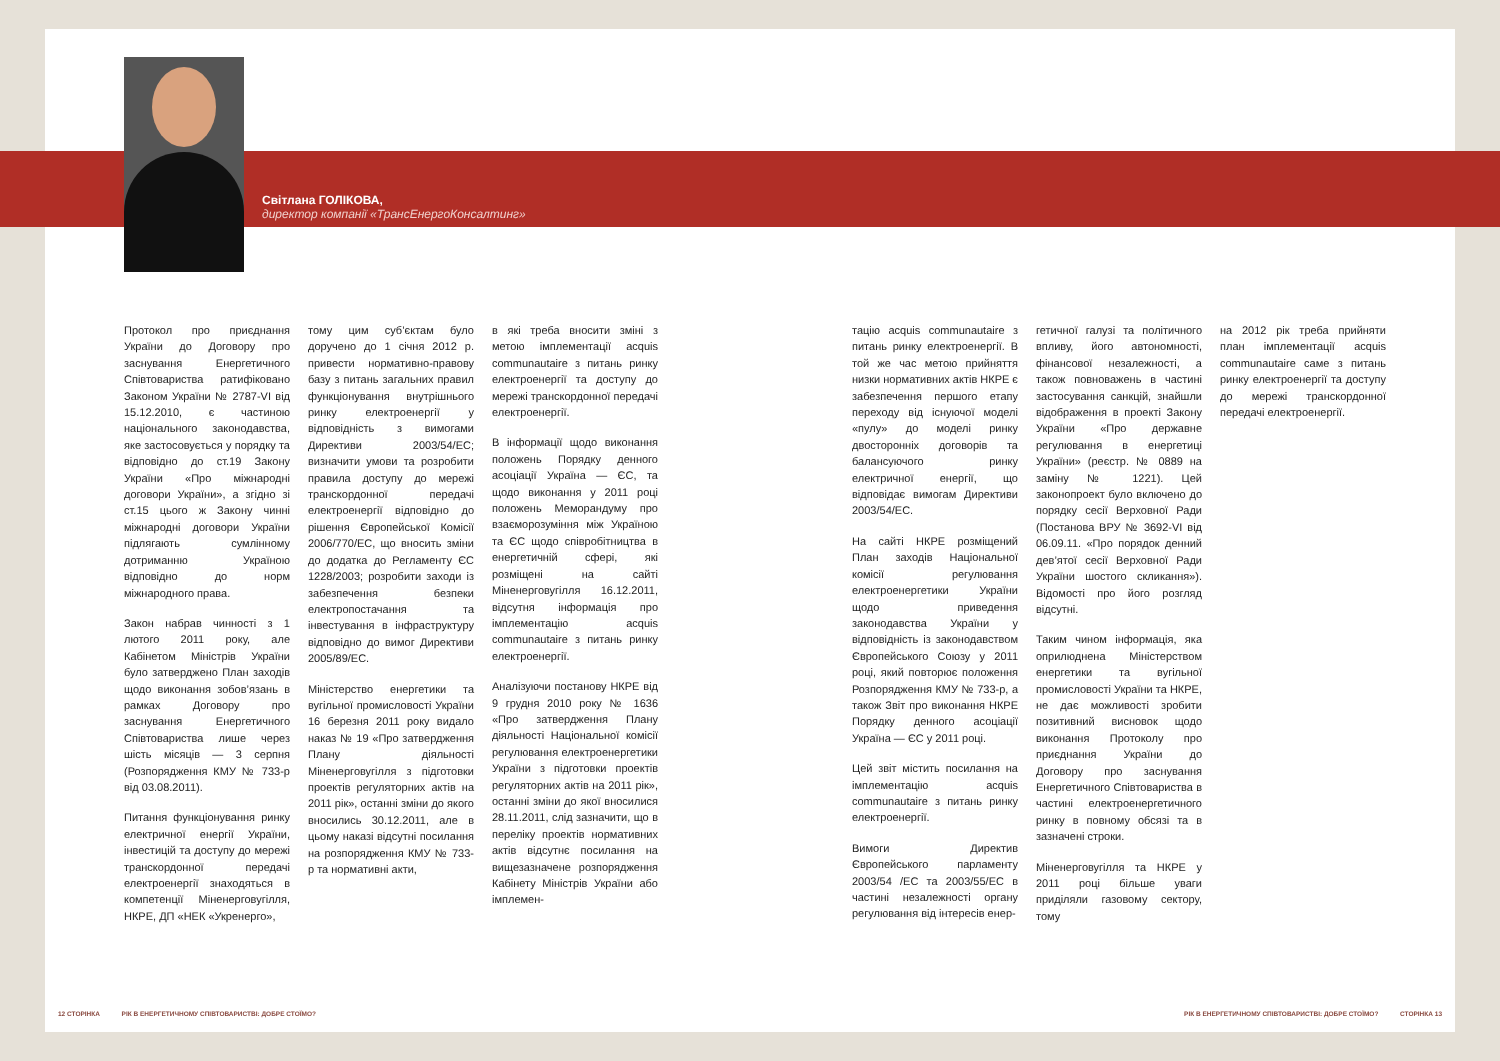Світлана ГОЛІКОВА,
директор компанії «ТрансЕнергоКонсалтинг»
Протокол про приєднання України до Договору про заснування Енергетичного Співтовариства ратифіковано Законом України № 2787-VI від 15.12.2010, є частиною національного законодавства, яке застосовується у порядку та відповідно до ст.19 Закону України «Про міжнародні договори України», а згідно зі ст.15 цього ж Закону чинні міжнародні договори України підлягають сумлінному дотриманню Україною відповідно до норм міжнародного права.
Закон набрав чинності з 1 лютого 2011 року, але Кабінетом Міністрів України було затверджено План заходів щодо виконання зобов’язань в рамках Договору про заснування Енергетичного Співтовариства лише через шість місяців — 3 серпня (Розпорядження КМУ № 733-р від 03.08.2011).
Питання функціонування ринку електричної енергії України, інвестицій та доступу до мережі транскордонної передачі електроенергії знаходяться в компетенції Міненерговугілля, НКРЕ, ДП «НЕК «Укренерго»,
тому цим суб’єктам було доручено до 1 січня 2012 р. привести нормативно-правову базу з питань загальних правил функціонування внутрішнього ринку електроенергії у відповідність з вимогами Директиви 2003/54/ЕС; визначити умови та розробити правила доступу до мережі транскордонної передачі електроенергії відповідно до рішення Європейської Комісії 2006/770/ЕС, що вносить зміни до додатка до Регламенту ЄС 1228/2003; розробити заходи із забезпечення безпеки електропостачання та інвестування в інфраструктуру відповідно до вимог Директиви 2005/89/ЕС.
Міністерство енергетики та вугільної промисловості України 16 березня 2011 року видало наказ № 19 «Про затвердження Плану діяльності Міненерговугілля з підготовки проектів регуляторних актів на 2011 рік», останні зміни до якого вносились 30.12.2011, але в цьому наказі відсутні посилання на розпорядження КМУ № 733-р та нормативні акти,
в які треба вносити зміні з метою імплементації acquis communautaire з питань ринку електроенергії та доступу до мережі транскордонної передачі електроенергії.
В інформації щодо виконання положень Порядку денного асоціації Україна — ЄС, та щодо виконання у 2011 році положень Меморандуму про взаєморозуміння між Україною та ЄС щодо співробітництва в енергетичній сфері, які розміщені на сайті Міненерговугілля 16.12.2011, відсутня інформація про імплементацію acquis communautaire з питань ринку електроенергії.
Аналізуючи постанову НКРЕ від 9 грудня 2010 року № 1636 «Про затвердження Плану діяльності Національної комісії регулювання електроенергетики України з підготовки проектів регуляторних актів на 2011 рік», останні зміни до якої вносилися 28.11.2011, слід зазначити, що в переліку проектів нормативних актів відсутнє посилання на вищезазначене розпорядження Кабінету Міністрів України або імплемен-
тацію acquis communautaire з питань ринку електроенергії. В той же час метою прийняття низки нормативних актів НКРЕ є забезпечення першого етапу переходу від існуючої моделі «пулу» до моделі ринку двосторонніх договорів та балансуючого ринку електричної енергії, що відповідає вимогам Директиви 2003/54/ЕС.
На сайті НКРЕ розміщений План заходів Національної комісії регулювання електроенергетики України щодо приведення законодавства України у відповідність із законодавством Європейського Союзу у 2011 році, який повторює положення Розпорядження КМУ № 733-р, а також Звіт про виконання НКРЕ Порядку денного асоціації Україна — ЄС у 2011 році.
Цей звіт містить посилання на імплементацію acquis communautaire з питань ринку електроенергії.
Вимоги Директив Європейського парламенту 2003/54 /ЕС та 2003/55/ЕС в частині незалежності органу регулювання від інтересів енер-
гетичної галузі та політичного впливу, його автономності, фінансової незалежності, а також повноважень в частині застосування санкцій, знайшли відображення в проекті Закону України «Про державне регулювання в енергетиці України» (реєстр. № 0889 на заміну № 1221). Цей законопроект було включено до порядку сесії Верховної Ради (Постанова ВРУ № 3692-VI від 06.09.11. «Про порядок денний дев’ятої сесії Верховної Ради України шостого скликання»). Відомості про його розгляд відсутні.
Таким чином інформація, яка оприлюднена Міністерством енергетики та вугільної промисловості України та НКРЕ, не дає можливості зробити позитивний висновок щодо виконання Протоколу про приєднання України до Договору про заснування Енергетичного Співтовариства в частині електроенергетичного ринку в повному обсязі та в зазначені строки.
Міненерговугілля та НКРЕ у 2011 році більше уваги приділяли газовому сектору, тому
на 2012 рік треба прийняти план імплементації acquis communautaire саме з питань ринку електроенергії та доступу до мережі транскордонної передачі електроенергії.
12 СТОРІНКА РІК В ЕНЕРГЕТИЧНОМУ СПІВТОВАРИСТВІ: ДОБРЕ СТОЇМО?
РІК В ЕНЕРГЕТИЧНОМУ СПІВТОВАРИСТВІ: ДОБРЕ СТОЇМО? СТОРІНКА 13